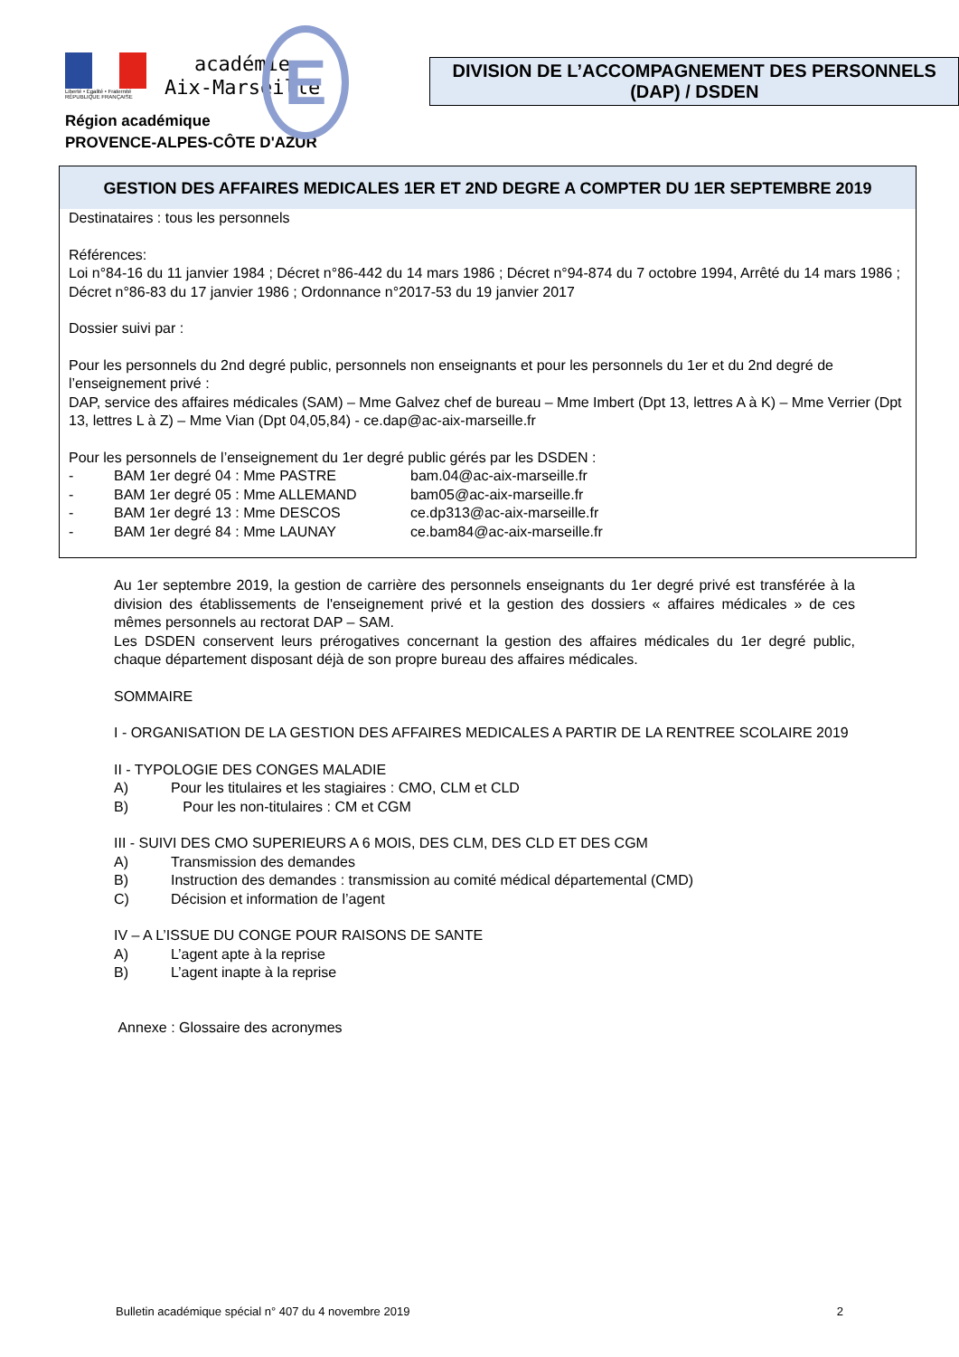Liberté • Égalité • Fraternité
RÉPUBLIQUE FRANÇAISE
académie
Aix-Marseille
E
Région académique
PROVENCE-ALPES-CÔTE D'AZUR
DIVISION DE L’ACCOMPAGNEMENT DES PERSONNELS (DAP) / DSDEN
GESTION DES AFFAIRES MEDICALES 1ER ET 2ND DEGRE A COMPTER DU 1ER SEPTEMBRE 2019
Destinataires : tous les personnels
Références:
Loi n°84-16 du 11 janvier 1984 ; Décret n°86-442 du 14 mars 1986 ; Décret n°94-874 du 7 octobre 1994, Arrêté du 14 mars 1986 ; Décret n°86-83 du 17 janvier 1986 ; Ordonnance n°2017-53 du 19 janvier 2017
Dossier suivi par :
Pour les personnels du 2nd degré public, personnels non enseignants et pour les personnels du 1er et du 2nd degré de l’enseignement privé :
DAP, service des affaires médicales (SAM) – Mme Galvez chef de bureau – Mme Imbert (Dpt 13, lettres A à K) – Mme Verrier (Dpt 13, lettres L à Z) – Mme Vian (Dpt 04,05,84) - ce.dap@ac-aix-marseille.fr
Pour les personnels de l’enseignement du 1er degré public gérés par les DSDEN :
- BAM 1er degré 04 : Mme PASTRE bam.04@ac-aix-marseille.fr
- BAM 1er degré 05 : Mme ALLEMAND bam05@ac-aix-marseille.fr
- BAM 1er degré 13 : Mme DESCOS ce.dp313@ac-aix-marseille.fr
- BAM 1er degré 84 : Mme LAUNAY ce.bam84@ac-aix-marseille.fr
Au 1er septembre 2019, la gestion de carrière des personnels enseignants du 1er degré privé est transférée à la division des établissements de l'enseignement privé et la gestion des dossiers « affaires médicales » de ces mêmes personnels au rectorat DAP – SAM.
Les DSDEN conservent leurs prérogatives concernant la gestion des affaires médicales du 1er degré public, chaque département disposant déjà de son propre bureau des affaires médicales.
SOMMAIRE
I - ORGANISATION DE LA GESTION DES AFFAIRES MEDICALES A PARTIR DE LA RENTREE SCOLAIRE 2019
II - TYPOLOGIE DES CONGES MALADIE
A) Pour les titulaires et les stagiaires : CMO, CLM et CLD
B) Pour les non-titulaires : CM et CGM
III - SUIVI DES CMO SUPERIEURS A 6 MOIS, DES CLM, DES CLD ET DES CGM
A) Transmission des demandes
B) Instruction des demandes : transmission au comité médical départemental (CMD)
C) Décision et information de l’agent
IV – A L’ISSUE DU CONGE POUR RAISONS DE SANTE
A) L’agent apte à la reprise
B) L’agent inapte à la reprise
Annexe : Glossaire des acronymes
Bulletin académique spécial n° 407 du 4 novembre 2019 2